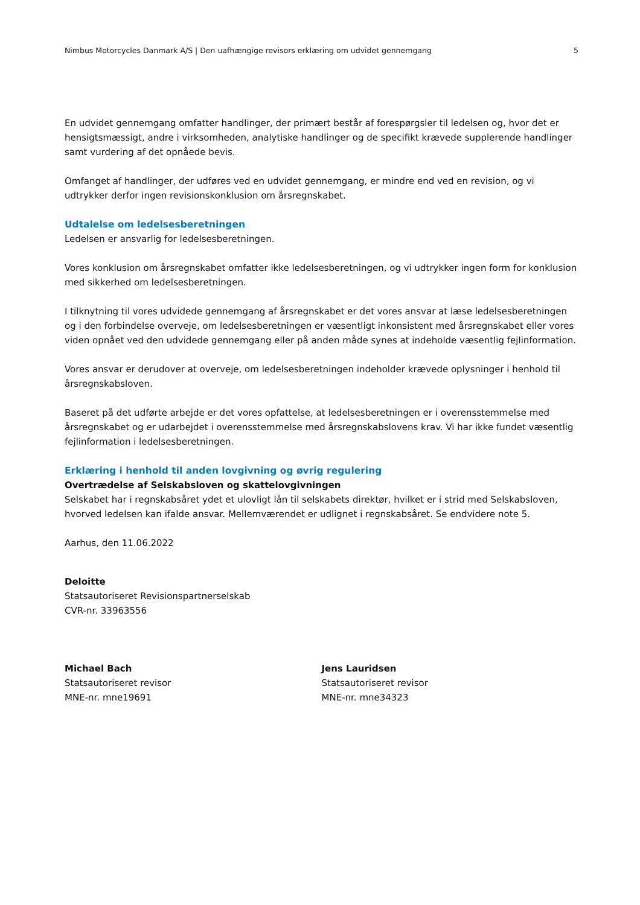Nimbus Motorcycles Danmark A/S | Den uafhængige revisors erklæring om udvidet gennemgang 5
En udvidet gennemgang omfatter handlinger, der primært består af forespørgsler til ledelsen og, hvor det er hensigtsmæssigt, andre i virksomheden, analytiske handlinger og de specifikt krævede supplerende handlinger samt vurdering af det opnåede bevis.
Omfanget af handlinger, der udføres ved en udvidet gennemgang, er mindre end ved en revision, og vi udtrykker derfor ingen revisionskonklusion om årsregnskabet.
Udtalelse om ledelsesberetningen
Ledelsen er ansvarlig for ledelsesberetningen.
Vores konklusion om årsregnskabet omfatter ikke ledelsesberetningen, og vi udtrykker ingen form for konklusion med sikkerhed om ledelsesberetningen.
I tilknytning til vores udvidede gennemgang af årsregnskabet er det vores ansvar at læse ledelsesberetningen og i den forbindelse overveje, om ledelsesberetningen er væsentligt inkonsistent med årsregnskabet eller vores viden opnået ved den udvidede gennemgang eller på anden måde synes at indeholde væsentlig fejlinformation.
Vores ansvar er derudover at overveje, om ledelsesberetningen indeholder krævede oplysninger i henhold til årsregnskabsloven.
Baseret på det udførte arbejde er det vores opfattelse, at ledelsesberetningen er i overensstemmelse med årsregnskabet og er udarbejdet i overensstemmelse med årsregnskabslovens krav. Vi har ikke fundet væsentlig fejlinformation i ledelsesberetningen.
Erklæring i henhold til anden lovgivning og øvrig regulering
Overtrædelse af Selskabsloven og skattelovgivningen
Selskabet har i regnskabsåret ydet et ulovligt lån til selskabets direktør, hvilket er i strid med Selskabsloven, hvorved ledelsen kan ifalde ansvar. Mellemværendet er udlignet i regnskabsåret. Se endvidere note 5.
Aarhus, den 11.06.2022
Deloitte
Statsautoriseret Revisionspartnerselskab
CVR-nr. 33963556
Michael Bach
Statsautoriseret revisor
MNE-nr. mne19691
Jens Lauridsen
Statsautoriseret revisor
MNE-nr. mne34323